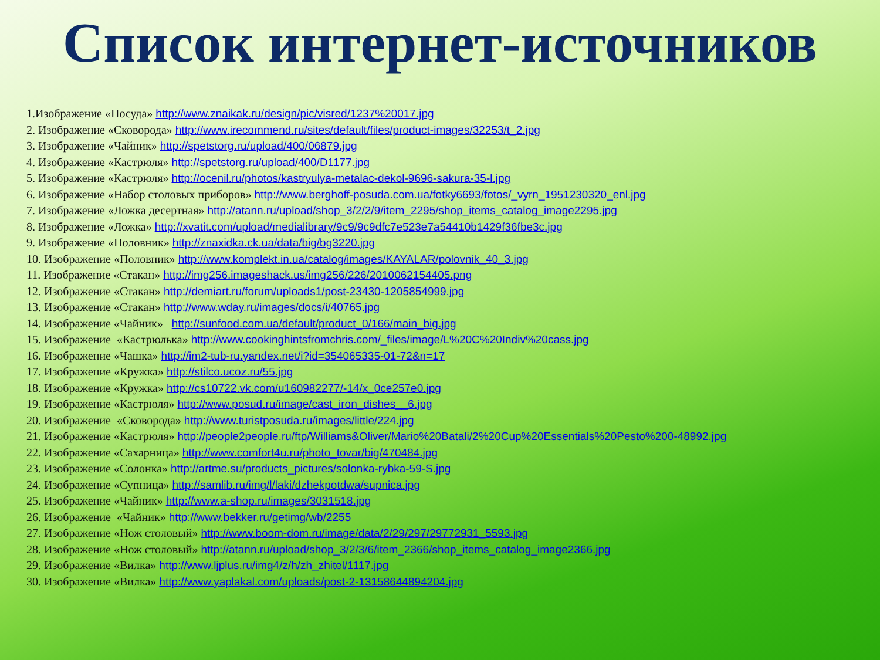Список интернет-источников
1.Изображение «Посуда» http://www.znaikak.ru/design/pic/visred/1237%20017.jpg
2. Изображение «Сковорода» http://www.irecommend.ru/sites/default/files/product-images/32253/t_2.jpg
3. Изображение «Чайник» http://spetstorg.ru/upload/400/06879.jpg
4. Изображение «Кастрюля» http://spetstorg.ru/upload/400/D1177.jpg
5. Изображение «Кастрюля» http://ocenil.ru/photos/kastryulya-metalac-dekol-9696-sakura-35-l.jpg
6. Изображение «Набор столовых приборов» http://www.berghoff-posuda.com.ua/fotky6693/fotos/_vyrn_1951230320_enl.jpg
7. Изображение «Ложка десертная» http://atann.ru/upload/shop_3/2/2/9/item_2295/shop_items_catalog_image2295.jpg
8. Изображение «Ложка» http://xvatit.com/upload/medialibrary/9c9/9c9dfc7e523e7a54410b1429f36fbe3c.jpg
9. Изображение «Половник» http://znaxidka.ck.ua/data/big/bg3220.jpg
10. Изображение «Половник» http://www.komplekt.in.ua/catalog/images/KAYALAR/polovnik_40_3.jpg
11. Изображение «Стакан» http://img256.imageshack.us/img256/226/2010062154405.png
12. Изображение «Стакан» http://demiart.ru/forum/uploads1/post-23430-1205854999.jpg
13. Изображение «Стакан» http://www.wday.ru/images/docs/i/40765.jpg
14. Изображение «Чайник» http://sunfood.com.ua/default/product_0/166/main_big.jpg
15. Изображение «Кастрюлька» http://www.cookinghintsfromchris.com/_files/image/L%20C%20Indiv%20cass.jpg
16. Изображение «Чашка» http://im2-tub-ru.yandex.net/i?id=354065335-01-72&n=17
17. Изображение «Кружка» http://stilco.ucoz.ru/55.jpg
18. Изображение «Кружка» http://cs10722.vk.com/u160982277/-14/x_0ce257e0.jpg
19. Изображение «Кастрюля» http://www.posud.ru/image/cast_iron_dishes__6.jpg
20. Изображение «Сковорода» http://www.turistposuda.ru/images/little/224.jpg
21. Изображение «Кастрюля» http://people2people.ru/ftp/Williams&Oliver/Mario%20Batali/2%20Cup%20Essentials%20Pesto%200-48992.jpg
22. Изображение «Сахарница» http://www.comfort4u.ru/photo_tovar/big/470484.jpg
23. Изображение «Солонка» http://artme.su/products_pictures/solonka-rybka-59-S.jpg
24. Изображение «Супница» http://samlib.ru/img/l/laki/dzhekpotdwa/supnica.jpg
25. Изображение «Чайник» http://www.a-shop.ru/images/3031518.jpg
26. Изображение «Чайник» http://www.bekker.ru/getimg/wb/2255
27. Изображение «Нож столовый» http://www.boom-dom.ru/image/data/2/29/297/29772931_5593.jpg
28. Изображение «Нож столовый» http://atann.ru/upload/shop_3/2/3/6/item_2366/shop_items_catalog_image2366.jpg
29. Изображение «Вилка» http://www.ljplus.ru/img4/z/h/zh_zhitel/1117.jpg
30. Изображение «Вилка» http://www.yaplakal.com/uploads/post-2-13158644894204.jpg